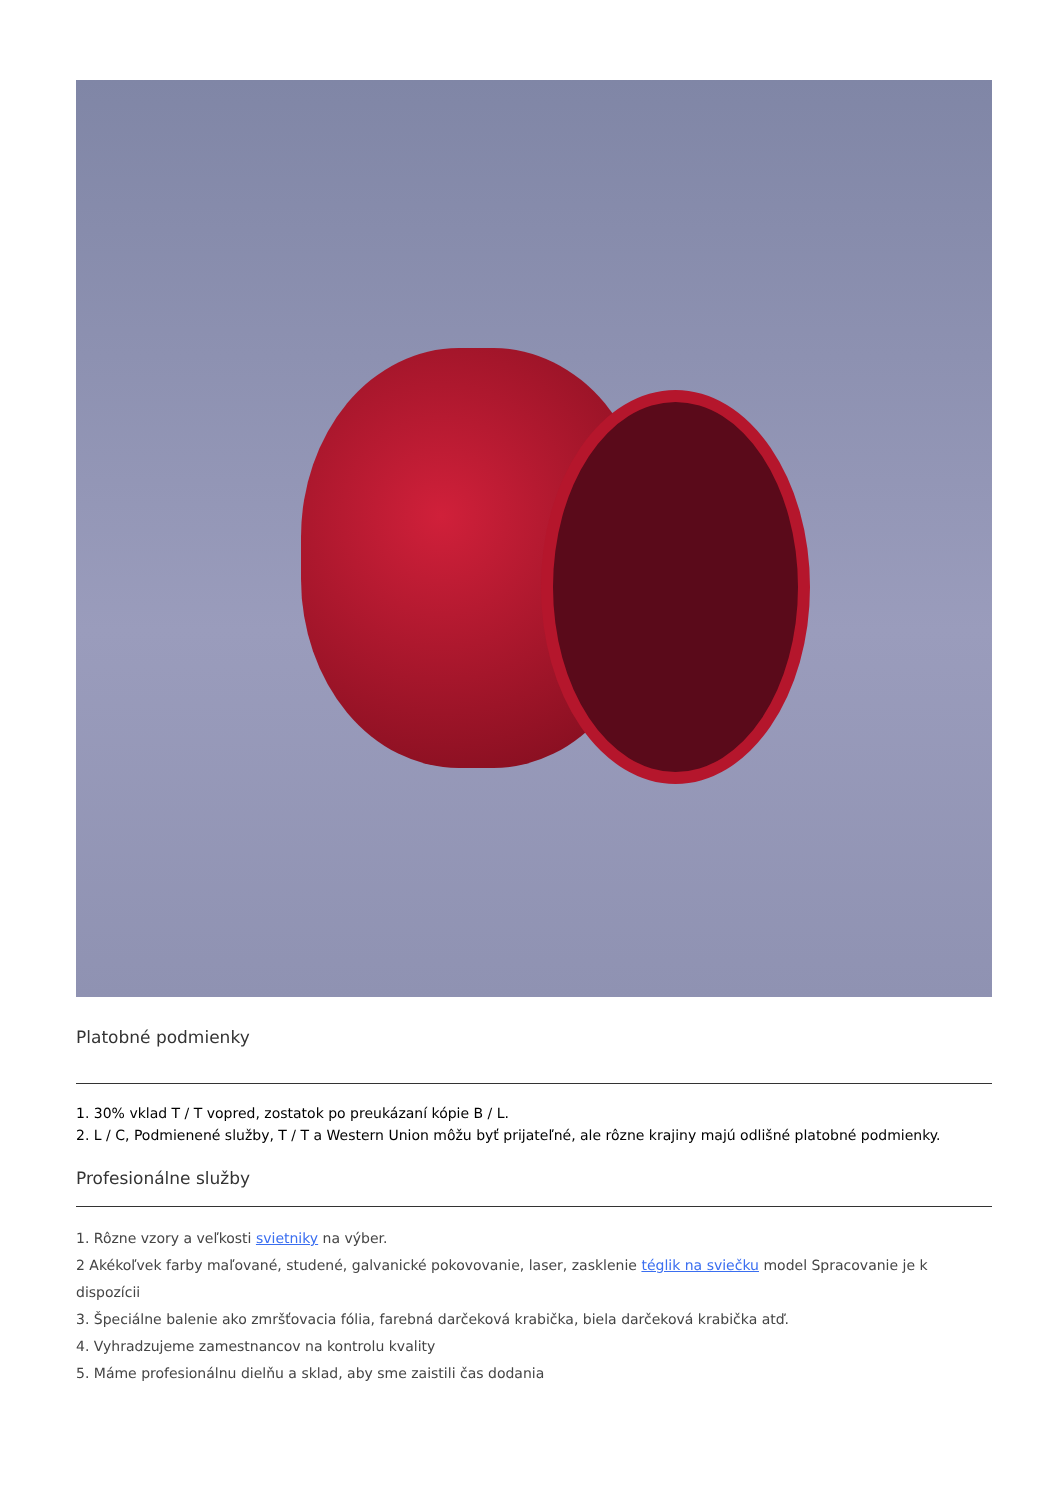Platobné podmienky
1. 30% vklad T / T vopred, zostatok po preukázaní kópie B / L.
2. L / C, Podmienené služby, T / T a Western Union môžu byť prijateľné, ale rôzne krajiny majú odlišné platobné podmienky.
Profesionálne služby
1. Rôzne vzory a veľkosti svietniky na výber.
2 Akékoľvek farby maľované, studené, galvanické pokovovanie, laser, zasklenie téglik na sviečku model Spracovanie je k dispozícii
3. Špeciálne balenie ako zmršťovacia fólia, farebná darčeková krabička, biela darčeková krabička atď.
4. Vyhradzujeme zamestnancov na kontrolu kvality
5. Máme profesionálnu dielňu a sklad, aby sme zaistili čas dodania